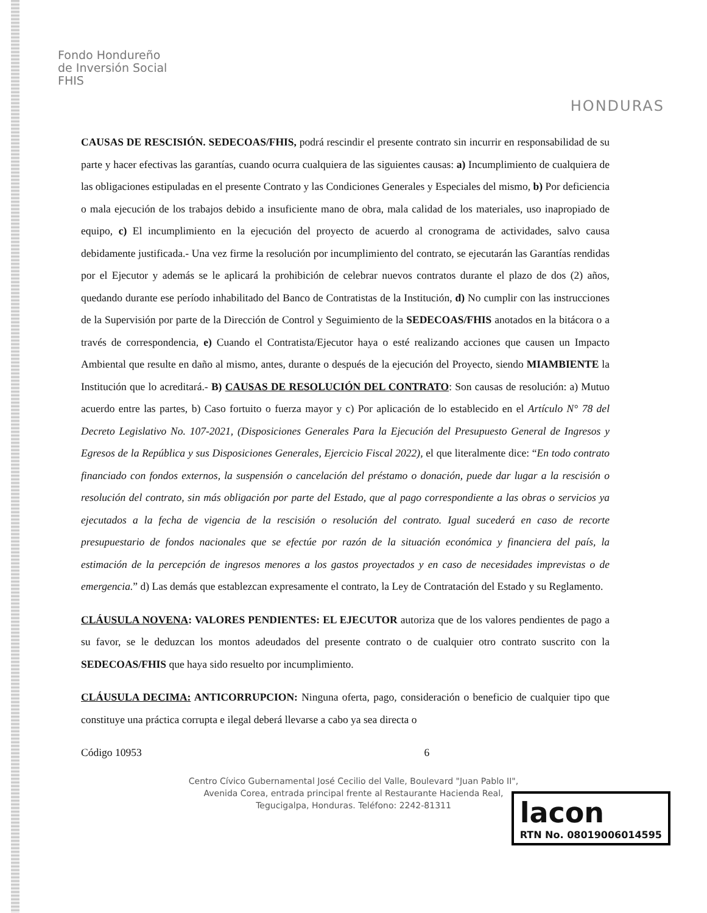Fondo Hondureño
de Inversión Social
FHIS
HONDURAS
CAUSAS DE RESCISIÓN. SEDECOAS/FHIS, podrá rescindir el presente contrato sin incurrir en responsabilidad de su parte y hacer efectivas las garantías, cuando ocurra cualquiera de las siguientes causas: a) Incumplimiento de cualquiera de las obligaciones estipuladas en el presente Contrato y las Condiciones Generales y Especiales del mismo, b) Por deficiencia o mala ejecución de los trabajos debido a insuficiente mano de obra, mala calidad de los materiales, uso inapropiado de equipo, c) El incumplimiento en la ejecución del proyecto de acuerdo al cronograma de actividades, salvo causa debidamente justificada.- Una vez firme la resolución por incumplimiento del contrato, se ejecutarán las Garantías rendidas por el Ejecutor y además se le aplicará la prohibición de celebrar nuevos contratos durante el plazo de dos (2) años, quedando durante ese período inhabilitado del Banco de Contratistas de la Institución, d) No cumplir con las instrucciones de la Supervisión por parte de la Dirección de Control y Seguimiento de la SEDECOAS/FHIS anotados en la bitácora o a través de correspondencia, e) Cuando el Contratista/Ejecutor haya o esté realizando acciones que causen un Impacto Ambiental que resulte en daño al mismo, antes, durante o después de la ejecución del Proyecto, siendo MIAMBIENTE la Institución que lo acreditará.- B) CAUSAS DE RESOLUCIÓN DEL CONTRATO: Son causas de resolución: a) Mutuo acuerdo entre las partes, b) Caso fortuito o fuerza mayor y c) Por aplicación de lo establecido en el Artículo N° 78 del Decreto Legislativo No. 107-2021, (Disposiciones Generales Para la Ejecución del Presupuesto General de Ingresos y Egresos de la República y sus Disposiciones Generales, Ejercicio Fiscal 2022), el que literalmente dice: “En todo contrato financiado con fondos externos, la suspensión o cancelación del préstamo o donación, puede dar lugar a la rescisión o resolución del contrato, sin más obligación por parte del Estado, que al pago correspondiente a las obras o servicios ya ejecutados a la fecha de vigencia de la rescisión o resolución del contrato. Igual sucederá en caso de recorte presupuestario de fondos nacionales que se efectúe por razón de la situación económica y financiera del país, la estimación de la percepción de ingresos menores a los gastos proyectados y en caso de necesidades imprevistas o de emergencia.” d) Las demás que establezcan expresamente el contrato, la Ley de Contratación del Estado y su Reglamento.
CLÁUSULA NOVENA: VALORES PENDIENTES: EL EJECUTOR autoriza que de los valores pendientes de pago a su favor, se le deduzcan los montos adeudados del presente contrato o de cualquier otro contrato suscrito con la SEDECOAS/FHIS que haya sido resuelto por incumplimiento.
CLÁUSULA DECIMA: ANTICORRUPCION: Ninguna oferta, pago, consideración o beneficio de cualquier tipo que constituye una práctica corrupta e ilegal deberá llevarse a cabo ya sea directa o
Código 10953 6
Centro Cívico Gubernamental José Cecilio del Valle, Boulevard "Juan Pablo II",
Avenida Corea, entrada principal frente al Restaurante Hacienda Real,
Tegucigalpa, Honduras. Teléfono: 2242-81311
lacon
RTN No. 08019006014595